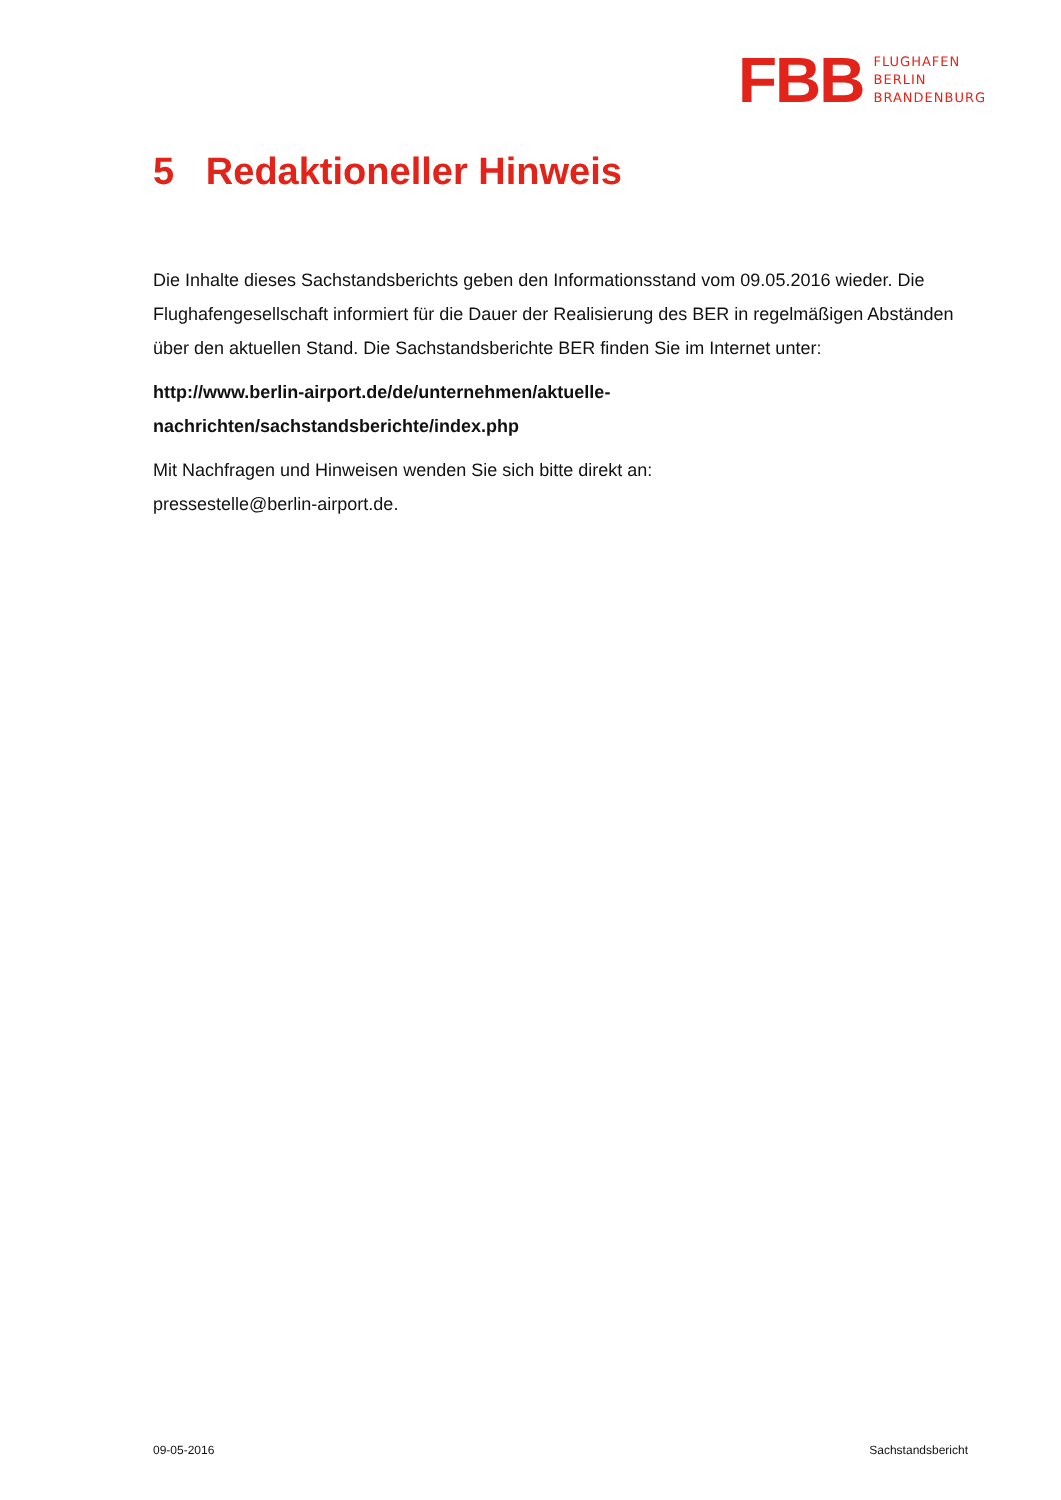FBB
FLUGHAFEN
BERLIN
BRANDENBURG
5 Redaktioneller Hinweis
Die Inhalte dieses Sachstandsberichts geben den Informationsstand vom 09.05.2016 wieder. Die Flughafengesellschaft informiert für die Dauer der Realisierung des BER in regelmäßigen Abständen über den aktuellen Stand. Die Sachstandsberichte BER finden Sie im Internet unter:
http://www.berlin-airport.de/de/unternehmen/aktuelle-
nachrichten/sachstandsberichte/index.php
Mit Nachfragen und Hinweisen wenden Sie sich bitte direkt an:
pressestelle@berlin-airport.de.
09-05-2016 Sachstandsbericht